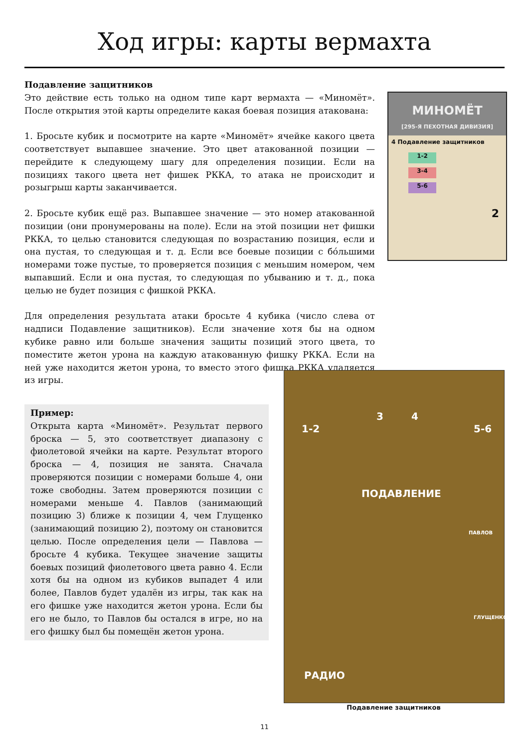Ход игры: карты вермахта
Подавление защитников
Это действие есть только на одном типе карт вермахта — «Миномёт». После открытия этой карты определите какая боевая позиция атакована:
1. Бросьте кубик и посмотрите на карте «Миномёт» ячейке какого цвета соответствует выпавшее значение. Это цвет атакованной позиции — перейдите к следующему шагу для определения позиции. Если на позициях такого цвета нет фишек РККА, то атака не происходит и розыгрыш карты заканчивается.
2. Бросьте кубик ещё раз. Выпавшее значение — это номер атакованной позиции (они пронумерованы на поле). Если на этой позиции нет фишки РККА, то целью становится следующая по возрастанию позиция, если и она пустая, то следующая и т. д. Если все боевые позиции с бóльшими номерами тоже пустые, то проверяется позиция с меньшим номером, чем выпавший. Если и она пустая, то следующая по убыванию и т. д., пока целью не будет позиция с фишкой РККА.
Для определения результата атаки бросьте 4 кубика (число слева от надписи Подавление защитников). Если значение хотя бы на одном кубике равно или больше значения защиты позиций этого цвета, то поместите жетон урона на каждую атакованную фишку РККА. Если на ней уже находится жетон урона, то вместо этого фишка РККА удаляется из игры.
МИНОМЁТ
[295-Я ПЕХОТНАЯ ДИВИЗИЯ]
4 Подавление защитников
1-2
3-4
5-6
2
Пример:
Открыта карта «Миномёт». Результат первого броска — 5, это соответствует диапазону с фиолетовой ячейки на карте. Результат второго броска — 4, позиция не занята. Сначала проверяются позиции с номерами больше 4, они тоже свободны. Затем проверяются позиции с номерами меньше 4. Павлов (занимающий позицию 3) ближе к позиции 4, чем Глущенко (занимающий позицию 2), поэтому он становится целью. После определения цели — Павлова — бросьте 4 кубика. Текущее значение защиты боевых позиций фиолетового цвета равно 4. Если хотя бы на одном из кубиков выпадет 4 или более, Павлов будет удалён из игры, так как на его фишке уже находится жетон урона. Если бы его не было, то Павлов бы остался в игре, но на его фишку был бы помещён жетон урона.
3 4
1-2 5-6
ПОДАВЛЕНИЕ
ПАВЛОВ
ГЛУЩЕНКО
РАДИО
Подавление защитников
11